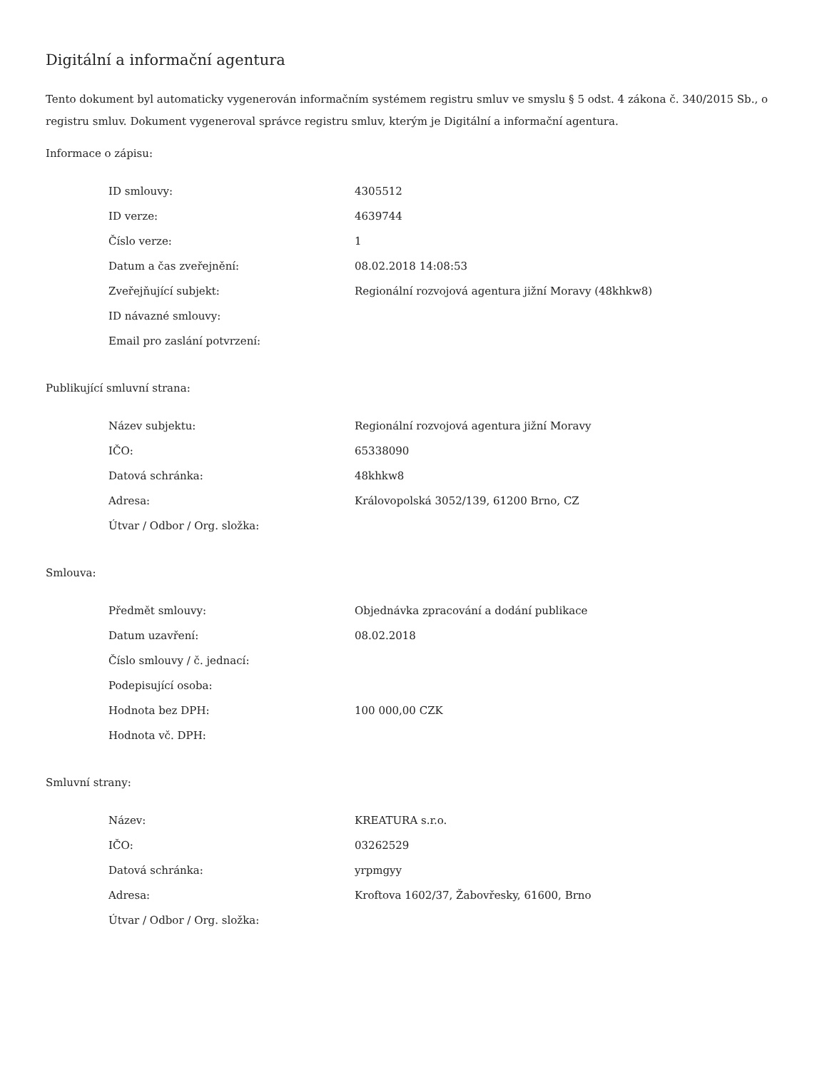Digitální a informační agentura
Tento dokument byl automaticky vygenerován informačním systémem registru smluv ve smyslu § 5 odst. 4 zákona č. 340/2015 Sb., o registru smluv. Dokument vygeneroval správce registru smluv, kterým je Digitální a informační agentura.
Informace o zápisu:
| ID smlouvy: | 4305512 |
| ID verze: | 4639744 |
| Číslo verze: | 1 |
| Datum a čas zveřejnění: | 08.02.2018 14:08:53 |
| Zveřejňující subjekt: | Regionální rozvojová agentura jižní Moravy (48khkw8) |
| ID návazné smlouvy: | |
| Email pro zaslání potvrzení: | |
Publikující smluvní strana:
| Název subjektu: | Regionální rozvojová agentura jižní Moravy |
| IČO: | 65338090 |
| Datová schránka: | 48khkw8 |
| Adresa: | Královopolská 3052/139, 61200 Brno, CZ |
| Útvar / Odbor / Org. složka: | |
Smlouva:
| Předmět smlouvy: | Objednávka zpracování a dodání publikace |
| Datum uzavření: | 08.02.2018 |
| Číslo smlouvy / č. jednací: | |
| Podepisující osoba: | |
| Hodnota bez DPH: | 100 000,00 CZK |
| Hodnota vč. DPH: | |
Smluvní strany:
| Název: | KREATURA s.r.o. |
| IČO: | 03262529 |
| Datová schránka: | yrpmgyy |
| Adresa: | Kroftova 1602/37, Žabovřesky, 61600, Brno |
| Útvar / Odbor / Org. složka: | |